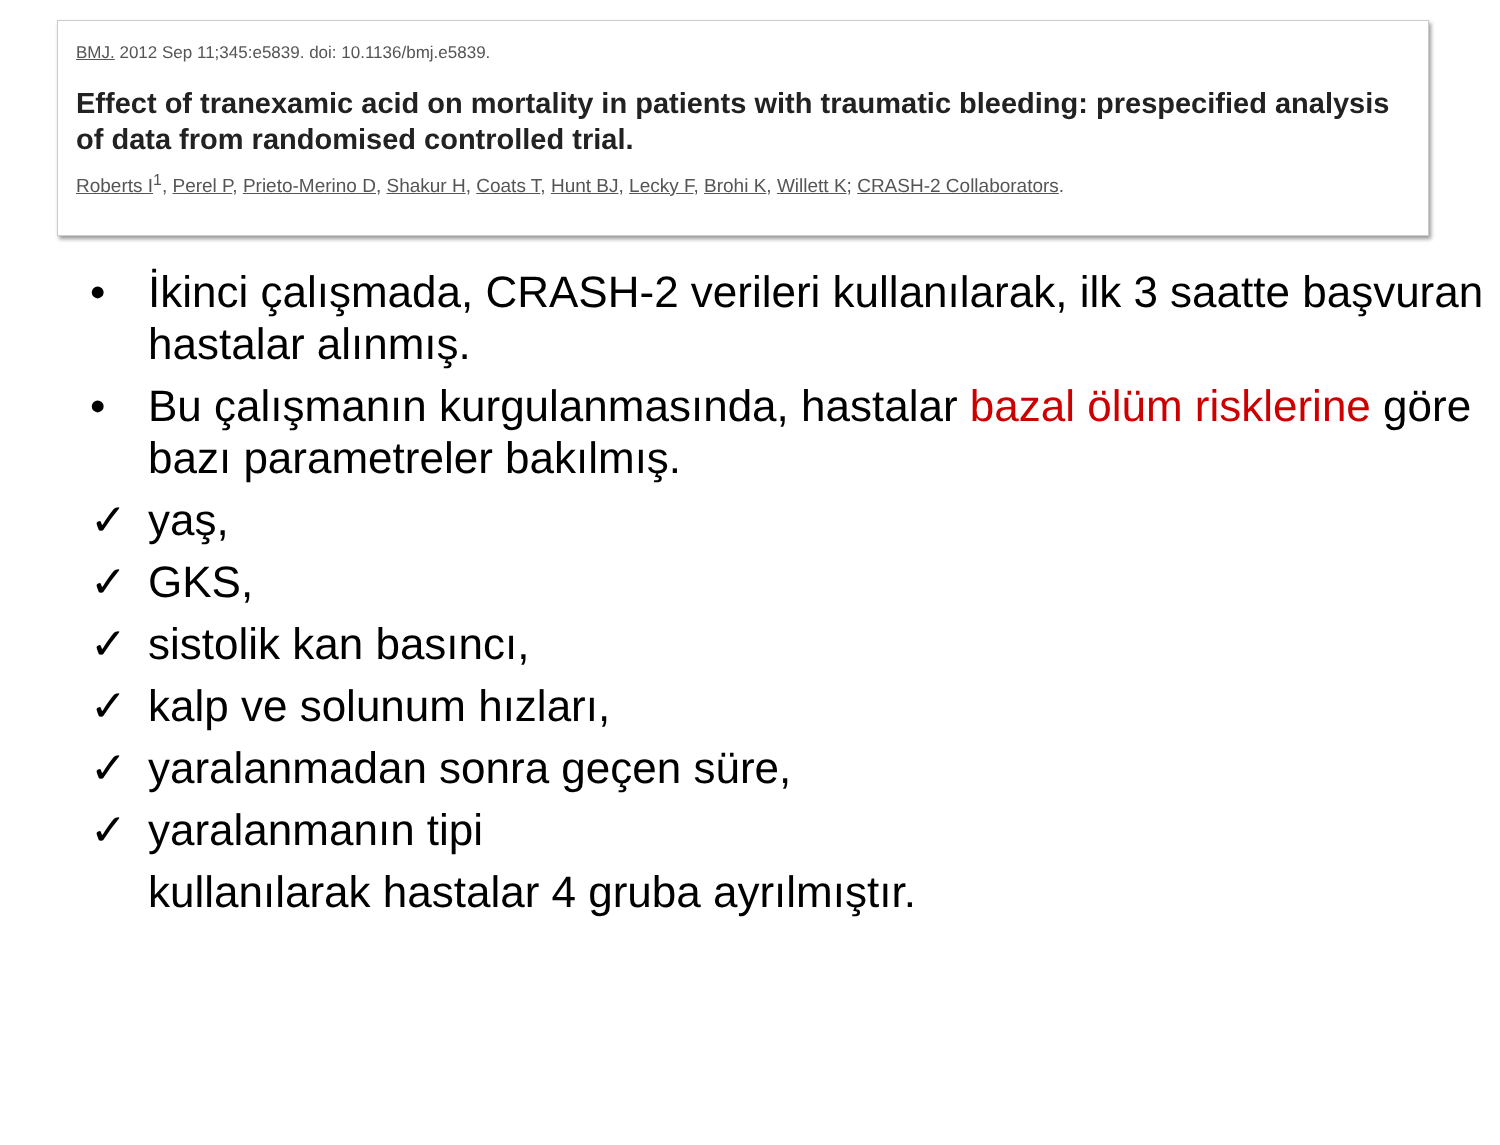BMJ. 2012 Sep 11;345:e5839. doi: 10.1136/bmj.e5839.
Effect of tranexamic acid on mortality in patients with traumatic bleeding: prespecified analysis of data from randomised controlled trial.
Roberts I<sup>1</sup>, Perel P, Prieto-Merino D, Shakur H, Coats T, Hunt BJ, Lecky F, Brohi K, Willett K; CRASH-2 Collaborators.
• İkinci çalışmada, CRASH-2 verileri kullanılarak, ilk 3 saatte başvuran hastalar alınmış.
• Bu çalışmanın kurgulanmasında, hastalar bazal ölüm risklerine göre bazı parametreler bakılmış.
✓ yaş,
✓ GKS,
✓ sistolik kan basıncı,
✓ kalp ve solunum hızları,
✓ yaralanmadan sonra geçen süre,
✓ yaralanmanın tipi
kullanılarak hastalar 4 gruba ayrılmıştır.